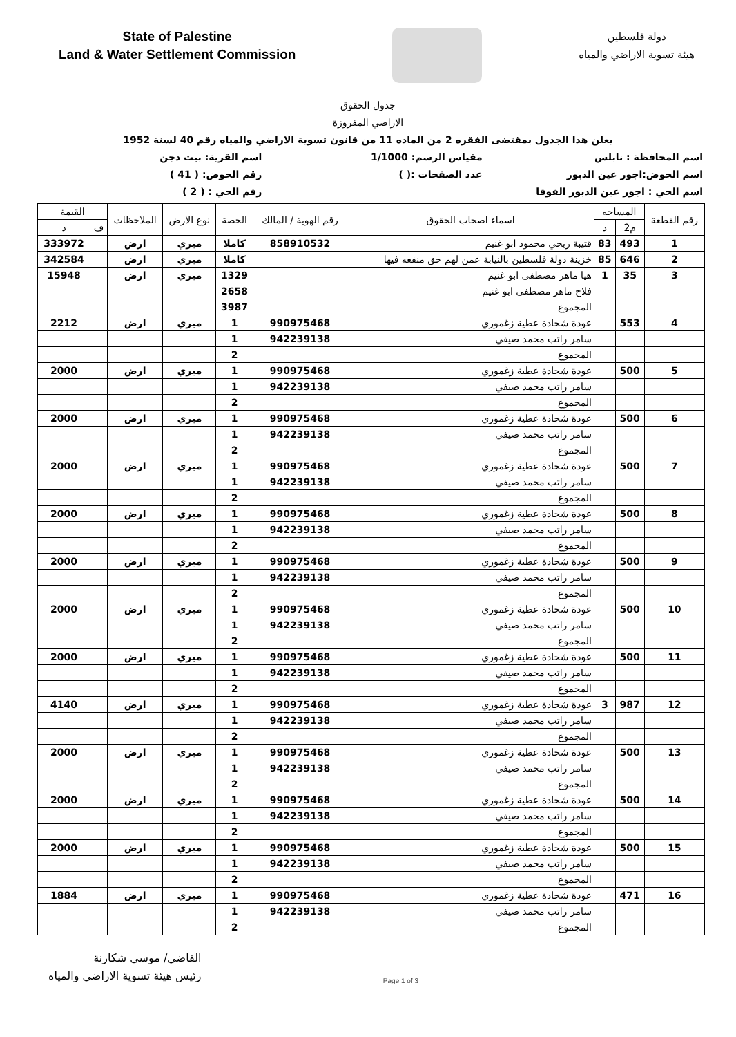State of Palestine
Land & Water Settlement Commission
دولة فلسطين
هيئة تسوية الاراضي والمياه
جدول الحقوق
الاراضي المفروزة
يعلن هذا الجدول بمقتضى الفقره 2 من الماده 11 من قانون تسوية الاراضي والمياه رقم 40 لسنة 1952
اسم المحافظة : نابلس
مقياس الرسم: 1/1000
اسم القرية: بيت دجن
اسم الحوض:اجور عين الدبور
عدد الصفحات :( )
رقم الحوض: ( 41 )
اسم الحي : اجور عين الدبور الفوقا
رقم الحي : ( 2 )
| رقم القطعة | المساحه | | اسماء اصحاب الحقوق | رقم الهوية / المالك | الحصة | نوع الارض | الملاحظات | القيمة | |
| --- | --- | --- | --- | --- | --- | --- | --- | --- | --- |
| | م2 | د | | | | | | ف | د |
| 1 | 493 | 83 | قتيبة ربحي محمود ابو غنيم | 858910532 | كاملا | ميري | ارض | | 333972 |
| 2 | 646 | 85 | خزينة دولة فلسطين بالنيابة عمن لهم حق منفعه فيها | | كاملا | ميري | ارض | | 342584 |
| 3 | 35 | 1 | هيا ماهر مصطفى ابو غنيم | | 1329 | ميري | ارض | | 15948 |
| | | | فلاح ماهر مصطفى ابو غنيم | | 2658 | | | | |
| | | | المجموع | | 3987 | | | | |
| 4 | 553 | | عودة شحادة عطية زغموري | 990975468 | 1 | ميري | ارض | | 2212 |
| | | | سامر راتب محمد صيفي | 942239138 | 1 | | | | |
| | | | المجموع | | 2 | | | | |
| 5 | 500 | | عودة شحادة عطية زغموري | 990975468 | 1 | ميري | ارض | | 2000 |
| | | | سامر راتب محمد صيفي | 942239138 | 1 | | | | |
| | | | المجموع | | 2 | | | | |
| 6 | 500 | | عودة شحادة عطية زغموري | 990975468 | 1 | ميري | ارض | | 2000 |
| | | | سامر راتب محمد صيفي | 942239138 | 1 | | | | |
| | | | المجموع | | 2 | | | | |
| 7 | 500 | | عودة شحادة عطية زغموري | 990975468 | 1 | ميري | ارض | | 2000 |
| | | | سامر راتب محمد صيفي | 942239138 | 1 | | | | |
| | | | المجموع | | 2 | | | | |
| 8 | 500 | | عودة شحادة عطية زغموري | 990975468 | 1 | ميري | ارض | | 2000 |
| | | | سامر راتب محمد صيفي | 942239138 | 1 | | | | |
| | | | المجموع | | 2 | | | | |
| 9 | 500 | | عودة شحادة عطية زغموري | 990975468 | 1 | ميري | ارض | | 2000 |
| | | | سامر راتب محمد صيفي | 942239138 | 1 | | | | |
| | | | المجموع | | 2 | | | | |
| 10 | 500 | | عودة شحادة عطية زغموري | 990975468 | 1 | ميري | ارض | | 2000 |
| | | | سامر راتب محمد صيفي | 942239138 | 1 | | | | |
| | | | المجموع | | 2 | | | | |
| 11 | 500 | | عودة شحادة عطية زغموري | 990975468 | 1 | ميري | ارض | | 2000 |
| | | | سامر راتب محمد صيفي | 942239138 | 1 | | | | |
| | | | المجموع | | 2 | | | | |
| 12 | 987 | 3 | عودة شحادة عطية زغموري | 990975468 | 1 | ميري | ارض | | 4140 |
| | | | سامر راتب محمد صيفي | 942239138 | 1 | | | | |
| | | | المجموع | | 2 | | | | |
| 13 | 500 | | عودة شحادة عطية زغموري | 990975468 | 1 | ميري | ارض | | 2000 |
| | | | سامر راتب محمد صيفي | 942239138 | 1 | | | | |
| | | | المجموع | | 2 | | | | |
| 14 | 500 | | عودة شحادة عطية زغموري | 990975468 | 1 | ميري | ارض | | 2000 |
| | | | سامر راتب محمد صيفي | 942239138 | 1 | | | | |
| | | | المجموع | | 2 | | | | |
| 15 | 500 | | عودة شحادة عطية زغموري | 990975468 | 1 | ميري | ارض | | 2000 |
| | | | سامر راتب محمد صيفي | 942239138 | 1 | | | | |
| | | | المجموع | | 2 | | | | |
| 16 | 471 | | عودة شحادة عطية زغموري | 990975468 | 1 | ميري | ارض | | 1884 |
| | | | سامر راتب محمد صيفي | 942239138 | 1 | | | | |
| | | | المجموع | | 2 | | | | |
القاضي/ موسى شكارنة
رئيس هيئة تسوية الاراضي والمياه
Page 1 of 3